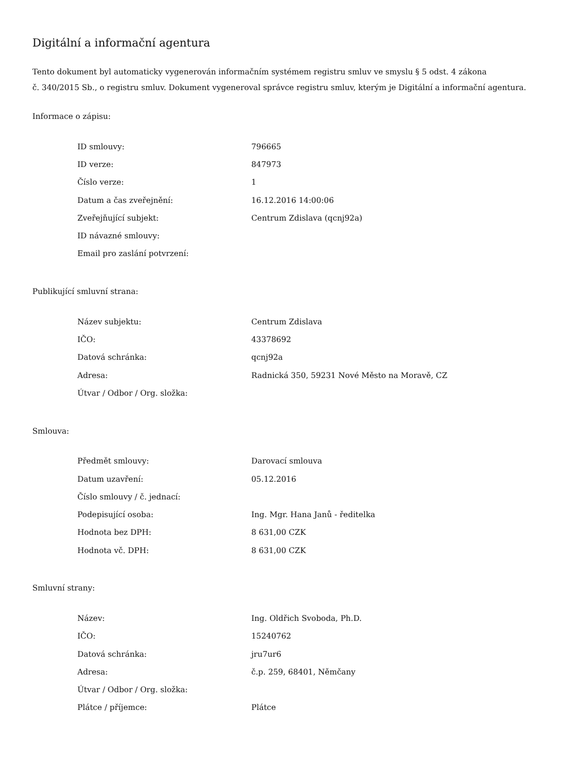Digitální a informační agentura
Tento dokument byl automaticky vygenerován informačním systémem registru smluv ve smyslu § 5 odst. 4 zákona
č. 340/2015 Sb., o registru smluv. Dokument vygeneroval správce registru smluv, kterým je Digitální a informační agentura.
Informace o zápisu:
| ID smlouvy: | 796665 |
| ID verze: | 847973 |
| Číslo verze: | 1 |
| Datum a čas zveřejnění: | 16.12.2016 14:00:06 |
| Zveřejňující subjekt: | Centrum Zdislava (qcnj92a) |
| ID návazné smlouvy: | |
| Email pro zaslání potvrzení: | |
Publikující smluvní strana:
| Název subjektu: | Centrum Zdislava |
| IČO: | 43378692 |
| Datová schránka: | qcnj92a |
| Adresa: | Radnická 350, 59231 Nové Město na Moravě, CZ |
| Útvar / Odbor / Org. složka: | |
Smlouva:
| Předmět smlouvy: | Darovací smlouva |
| Datum uzavření: | 05.12.2016 |
| Číslo smlouvy / č. jednací: | |
| Podepisující osoba: | Ing. Mgr. Hana Janů - ředitelka |
| Hodnota bez DPH: | 8 631,00 CZK |
| Hodnota vč. DPH: | 8 631,00 CZK |
Smluvní strany:
| Název: | Ing. Oldřich Svoboda, Ph.D. |
| IČO: | 15240762 |
| Datová schránka: | jru7ur6 |
| Adresa: | č.p. 259, 68401, Němčany |
| Útvar / Odbor / Org. složka: | |
| Plátce / příjemce: | Plátce |